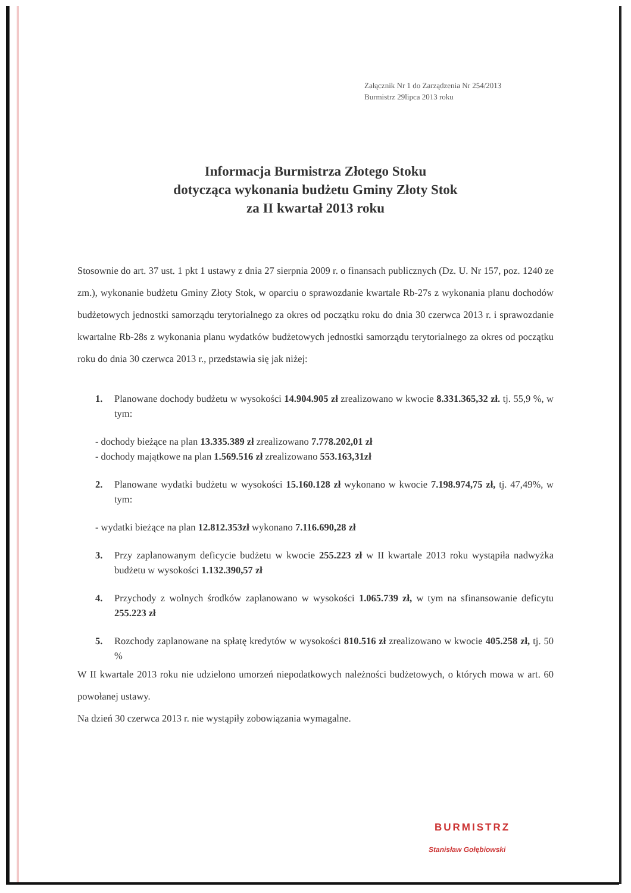Załącznik Nr 1 do Zarządzenia Nr 254/2013
Burmistrz 29lipca 2013 roku
Informacja Burmistrza Złotego Stoku
dotycząca wykonania budżetu Gminy Złoty Stok
za II kwartał 2013 roku
Stosownie do art. 37 ust. 1 pkt 1 ustawy z dnia 27 sierpnia 2009 r. o finansach publicznych (Dz. U. Nr 157, poz. 1240 ze zm.), wykonanie budżetu Gminy Złoty Stok, w oparciu o sprawozdanie kwartale Rb-27s z wykonania planu dochodów budżetowych jednostki samorządu terytorialnego za okres od początku roku do dnia 30 czerwca 2013 r. i sprawozdanie kwartalne Rb-28s z wykonania planu wydatków budżetowych jednostki samorządu terytorialnego za okres od początku roku do dnia 30 czerwca 2013 r., przedstawia się jak niżej:
1. Planowane dochody budżetu w wysokości 14.904.905 zł zrealizowano w kwocie 8.331.365,32 zł. tj. 55,9 %, w tym:
- dochody bieżące na plan 13.335.389 zł zrealizowano 7.778.202,01 zł
- dochody majątkowe na plan 1.569.516 zł zrealizowano 553.163,31zł
2. Planowane wydatki budżetu w wysokości 15.160.128 zł wykonano w kwocie 7.198.974,75 zł, tj. 47,49%, w tym:
- wydatki bieżące na plan 12.812.353zł wykonano 7.116.690,28 zł
3. Przy zaplanowanym deficycie budżetu w kwocie 255.223 zł w II kwartale 2013 roku wystąpiła nadwyżka budżetu w wysokości 1.132.390,57 zł
4. Przychody z wolnych środków zaplanowano w wysokości 1.065.739 zł, w tym na sfinansowanie deficytu 255.223 zł
5. Rozchody zaplanowane na spłatę kredytów w wysokości 810.516 zł zrealizowano w kwocie 405.258 zł, tj. 50 %
W II kwartale 2013 roku nie udzielono umorzeń niepodatkowych należności budżetowych, o których mowa w art. 60 powołanej ustawy.
Na dzień 30 czerwca 2013 r. nie wystąpiły zobowiązania wymagalne.
BURMISTRZ
Stanisław Gołębiowski